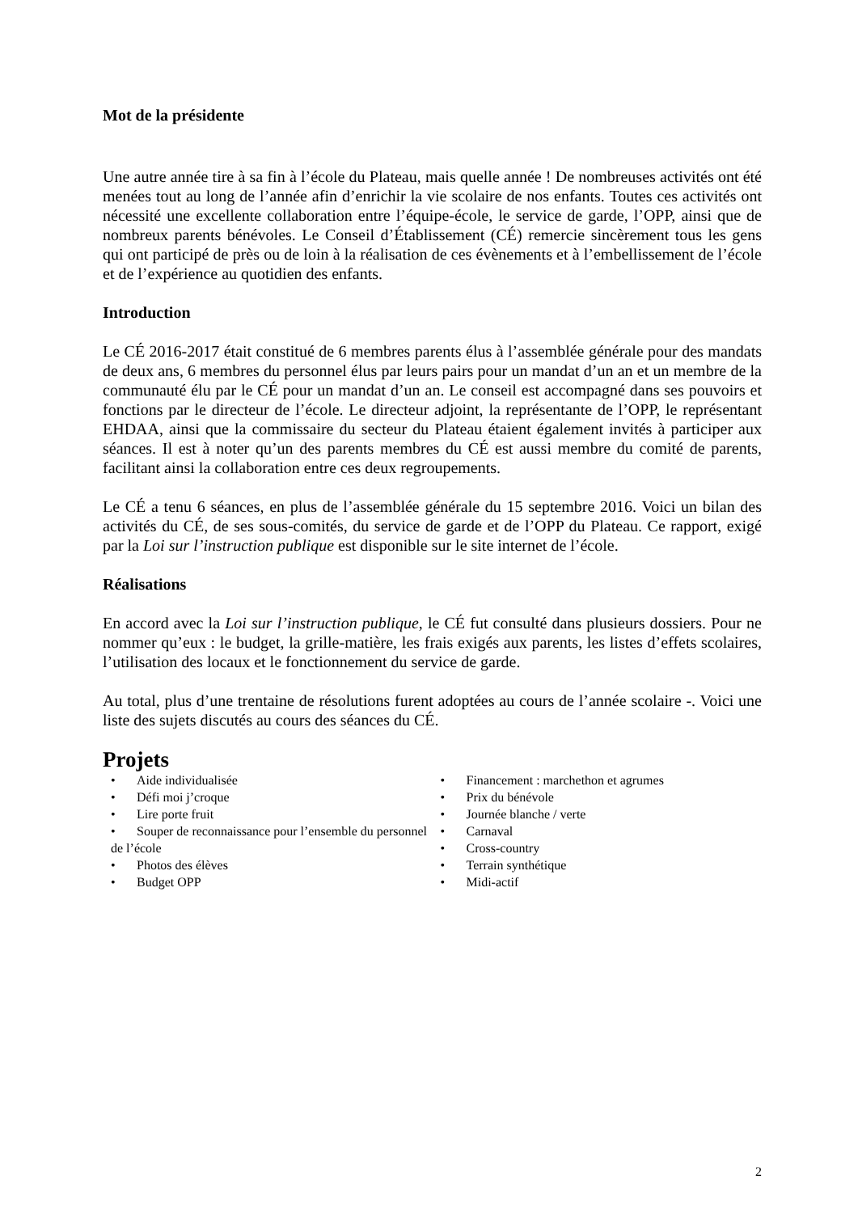Mot de la présidente
Une autre année tire à sa fin à l’école du Plateau, mais quelle année ! De nombreuses activités ont été menées tout au long de l’année afin d’enrichir la vie scolaire de nos enfants. Toutes ces activités ont nécessité une excellente collaboration entre l’équipe-école, le service de garde, l’OPP, ainsi que de nombreux parents bénévoles. Le Conseil d’Établissement (CÉ) remercie sincèrement tous les gens qui ont participé de près ou de loin à la réalisation de ces évènements et à l’embellissement de l’école et de l’expérience au quotidien des enfants.
Introduction
Le CÉ 2016-2017 était constitué de 6 membres parents élus à l’assemblée générale pour des mandats de deux ans, 6 membres du personnel élus par leurs pairs pour un mandat d’un an et un membre de la communauté élu par le CÉ pour un mandat d’un an. Le conseil est accompagné dans ses pouvoirs et fonctions par le directeur de l’école. Le directeur adjoint, la représentante de l’OPP, le représentant EHDAA, ainsi que la commissaire du secteur du Plateau étaient également invités à participer aux séances. Il est à noter qu’un des parents membres du CÉ est aussi membre du comité de parents, facilitant ainsi la collaboration entre ces deux regroupements.
Le CÉ a tenu 6 séances, en plus de l’assemblée générale du 15 septembre 2016. Voici un bilan des activités du CÉ, de ses sous-comités, du service de garde et de l’OPP du Plateau. Ce rapport, exigé par la Loi sur l’instruction publique est disponible sur le site internet de l’école.
Réalisations
En accord avec la Loi sur l’instruction publique, le CÉ fut consulté dans plusieurs dossiers. Pour ne nommer qu’eux : le budget, la grille-matière, les frais exigés aux parents, les listes d’effets scolaires, l’utilisation des locaux et le fonctionnement du service de garde.
Au total, plus d’une trentaine de résolutions furent adoptées au cours de l’année scolaire -. Voici une liste des sujets discutés au cours des séances du CÉ.
Projets
• Aide individualisée
• Défi moi j’croque
• Lire porte fruit
• Souper de reconnaissance pour l’ensemble du personnel de l’école
• Photos des élèves
• Budget OPP
• Financement : marchethon et agrumes
• Prix du bénévole
• Journée blanche / verte
• Carnaval
• Cross-country
• Terrain synthétique
• Midi-actif
2